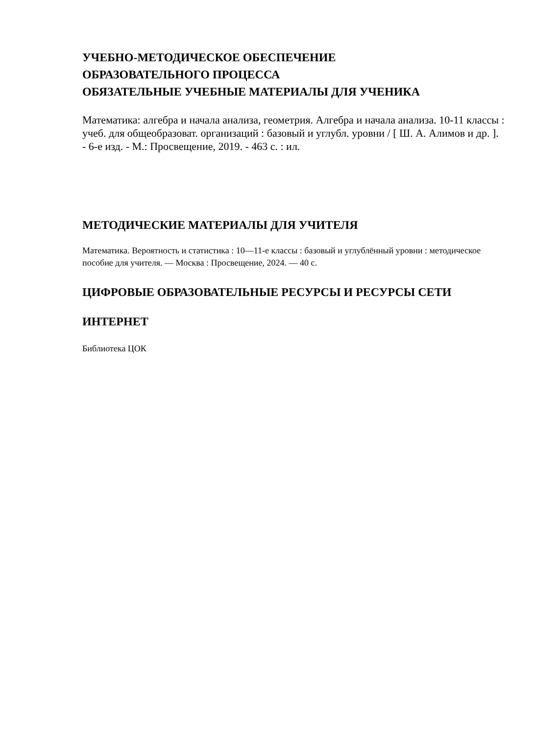УЧЕБНО-МЕТОДИЧЕСКОЕ ОБЕСПЕЧЕНИЕ
ОБРАЗОВАТЕЛЬНОГО ПРОЦЕССА
ОБЯЗАТЕЛЬНЫЕ УЧЕБНЫЕ МАТЕРИАЛЫ ДЛЯ УЧЕНИКА
Математика: алгебра и начала анализа, геометрия. Алгебра и начала анализа. 10-11 классы : учеб. для общеобразоват. организаций : базовый и углубл. уровни / [ Ш. А. Алимов и др. ]. - 6-е изд. - М.: Просвещение, 2019. - 463 с. : ил.
МЕТОДИЧЕСКИЕ МАТЕРИАЛЫ ДЛЯ УЧИТЕЛЯ
Математика. Вероятность и статистика : 10—11-е классы : базовый и углублённый уровни : методическое пособие для учителя. — Москва : Просвещение, 2024. — 40 с.
ЦИФРОВЫЕ ОБРАЗОВАТЕЛЬНЫЕ РЕСУРСЫ И РЕСУРСЫ СЕТИ
ИНТЕРНЕТ
Библиотека ЦОК